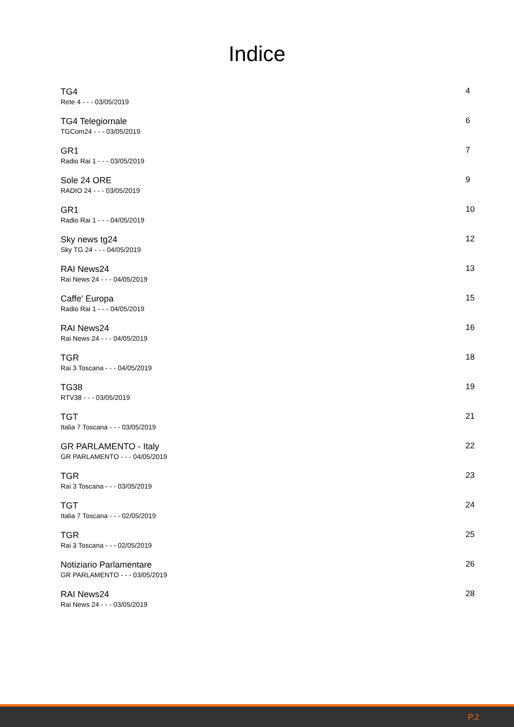Indice
TG4
Rete 4 - - - 03/05/2019
4
TG4 Telegiornale
TGCom24 - - - 03/05/2019
6
GR1
Radio Rai 1 - - - 03/05/2019
7
Sole 24 ORE
RADIO 24 - - - 03/05/2019
9
GR1
Radio Rai 1 - - - 04/05/2019
10
Sky news tg24
Sky TG 24 - - - 04/05/2019
12
RAI News24
Rai News 24 - - - 04/05/2019
13
Caffe' Europa
Radio Rai 1 - - - 04/05/2019
15
RAI News24
Rai News 24 - - - 04/05/2019
16
TGR
Rai 3 Toscana - - - 04/05/2019
18
TG38
RTV38 - - - 03/05/2019
19
TGT
Italia 7 Toscana - - - 03/05/2019
21
GR PARLAMENTO - Italy
GR PARLAMENTO - - - 04/05/2019
22
TGR
Rai 3 Toscana - - - 03/05/2019
23
TGT
Italia 7 Toscana - - - 02/05/2019
24
TGR
Rai 3 Toscana - - - 02/05/2019
25
Notiziario Parlamentare
GR PARLAMENTO - - - 03/05/2019
26
RAI News24
Rai News 24 - - - 03/05/2019
28
P.2